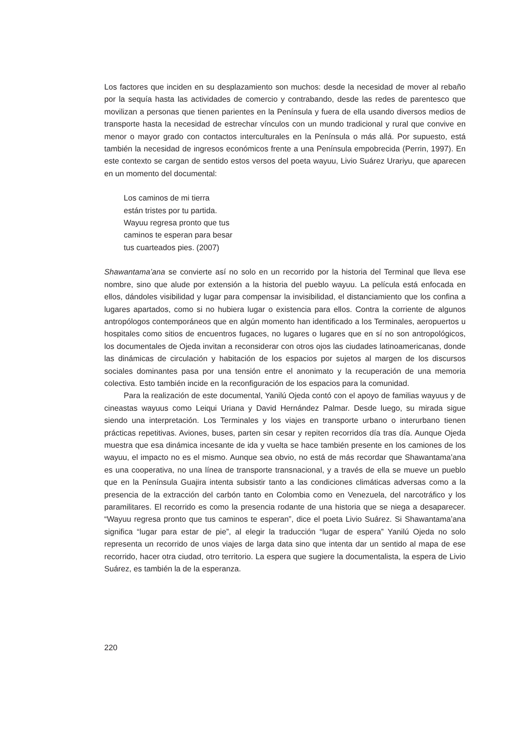Los factores que inciden en su desplazamiento son muchos: desde la necesidad de mover al rebaño por la sequía hasta las actividades de comercio y contrabando, desde las redes de parentesco que movilizan a personas que tienen parientes en la Península y fuera de ella usando diversos medios de transporte hasta la necesidad de estrechar vínculos con un mundo tradicional y rural que convive en menor o mayor grado con contactos interculturales en la Península o más allá. Por supuesto, está también la necesidad de ingresos económicos frente a una Península empobrecida (Perrin, 1997). En este contexto se cargan de sentido estos versos del poeta wayuu, Livio Suárez Urariyu, que aparecen en un momento del documental:
Los caminos de mi tierra
están tristes por tu partida.
Wayuu regresa pronto que tus
caminos te esperan para besar
tus cuarteados pies. (2007)
Shawantama’ana se convierte así no solo en un recorrido por la historia del Terminal que lleva ese nombre, sino que alude por extensión a la historia del pueblo wayuu. La película está enfocada en ellos, dándoles visibilidad y lugar para compensar la invisibilidad, el distanciamiento que los confina a lugares apartados, como si no hubiera lugar o existencia para ellos. Contra la corriente de algunos antropólogos contemporáneos que en algún momento han identificado a los Terminales, aeropuertos u hospitales como sitios de encuentros fugaces, no lugares o lugares que en sí no son antropológicos, los documentales de Ojeda invitan a reconsiderar con otros ojos las ciudades latinoamericanas, donde las dinámicas de circulación y habitación de los espacios por sujetos al margen de los discursos sociales dominantes pasa por una tensión entre el anonimato y la recuperación de una memoria colectiva. Esto también incide en la reconfiguración de los espacios para la comunidad.
Para la realización de este documental, Yanilú Ojeda contó con el apoyo de familias wayuus y de cineastas wayuus como Leiqui Uriana y David Hernández Palmar. Desde luego, su mirada sigue siendo una interpretación. Los Terminales y los viajes en transporte urbano o interurbano tienen prácticas repetitivas. Aviones, buses, parten sin cesar y repiten recorridos día tras día. Aunque Ojeda muestra que esa dinámica incesante de ida y vuelta se hace también presente en los camiones de los wayuu, el impacto no es el mismo. Aunque sea obvio, no está de más recordar que Shawantama’ana es una cooperativa, no una línea de transporte transnacional, y a través de ella se mueve un pueblo que en la Península Guajira intenta subsistir tanto a las condiciones climáticas adversas como a la presencia de la extracción del carbón tanto en Colombia como en Venezuela, del narcotráfico y los paramilitares. El recorrido es como la presencia rodante de una historia que se niega a desaparecer. “Wayuu regresa pronto que tus caminos te esperan”, dice el poeta Livio Suárez. Si Shawantama’ana significa “lugar para estar de pie”, al elegir la traducción “lugar de espera” Yanilú Ojeda no solo representa un recorrido de unos viajes de larga data sino que intenta dar un sentido al mapa de ese recorrido, hacer otra ciudad, otro territorio. La espera que sugiere la documentalista, la espera de Livio Suárez, es también la de la esperanza.
220